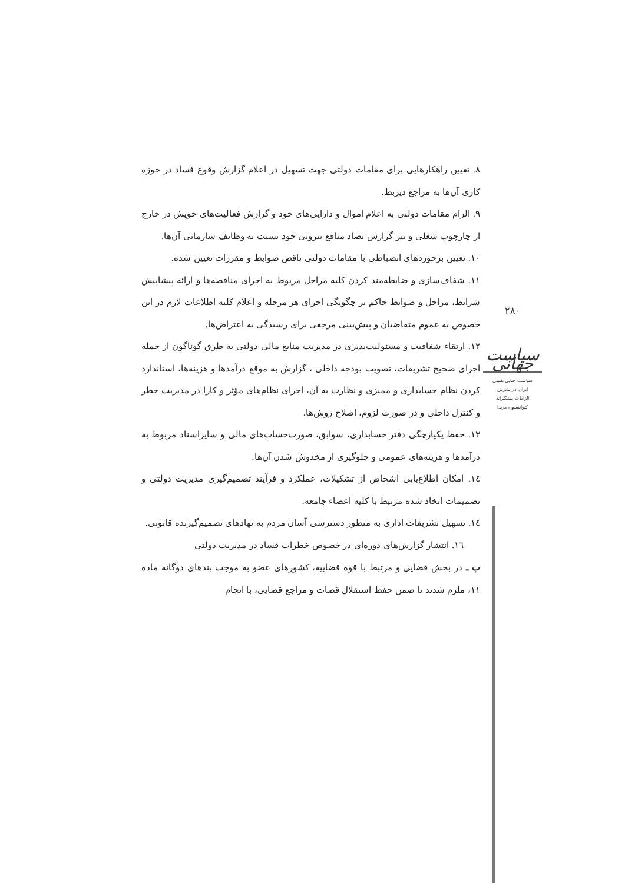۸. تعیین راهکارهایی برای مقامات دولتی جهت تسهیل در اعلام گزارش وقوع فساد در حوزه کاری آن‌ها به مراجع ذیربط.
۹. الزام مقامات دولتی به اعلام اموال و دارایی‌های خود و گزارش فعالیت‌های خویش در خارج از چارچوب شغلی و نیز گزارش تضاد منافع بیرونی خود نسبت به وظایف سازمانی آن‌ها.
۱۰. تعیین برخوردهای انضباطی با مقامات دولتی ناقض ضوابط و مقررات تعیین شده.
۱۱. شفاف‌سازی و ضابطه‌مند کردن کلیه مراحل مربوط به اجرای مناقصه‌ها و ارائه پیشاپیش شرایط، مراحل و ضوابط حاکم بر چگونگی اجرای هر مرحله و اعلام کلیه اطلاعات لازم در این خصوص به عموم متقاضیان و پیش‌بینی مرجعی برای رسیدگی به اعتراض‌ها.
۱۲. ارتقاء شفافیت و مسئولیت‌پذیری در مدیریت منابع مالی دولتی به طرق گوناگون از جمله اجرای صحیح تشریفات، تصویب بودجه داخلی ، گزارش به موقع درآمدها و هزینه‌ها، استاندارد کردن نظام حسابداری و ممیزی و نظارت به آن، اجرای نظام‌های مؤثر و کارا در مدیریت خطر و کنترل داخلی و در صورت لزوم، اصلاح روش‌ها.
۱۳. حفظ یکپارچگی دفتر حسابداری، سوابق، صورت‌حساب‌های مالی و سایراسناد مربوط به درآمدها و هزینه‌های عمومی و جلوگیری از مخدوش شدن آن‌ها.
۱٤. امکان اطلاع‌یابی اشخاص از تشکیلات، عملکرد و فرآیند تصمیم‌گیری مدیریت دولتی و تصمیمات اتخاذ شده مرتبط با کلیه اعضاء جامعه.
۱٤. تسهیل تشریفات اداری به منظور دسترسی آسان مردم به نهادهای تصمیم‌گیرنده قانونی.
۱٦. انتشار گزارش‌های دوره‌ای در خصوص خطرات فساد در مدیریت دولتی
ب ـ در بخش قضایی و مرتبط با قوه قضاییه، کشورهای عضو به موجب بندهای دوگانه ماده ۱۱، ملزم شدند تا ضمن حفظ استقلال قضات و مراجع قضایی، با انجام
۲۸۰
سیاست جهانی
سیاست جنایی تقنینی
ایران در پذیرش
الزامات پیشگیرانه
کنوانسیون مریدا